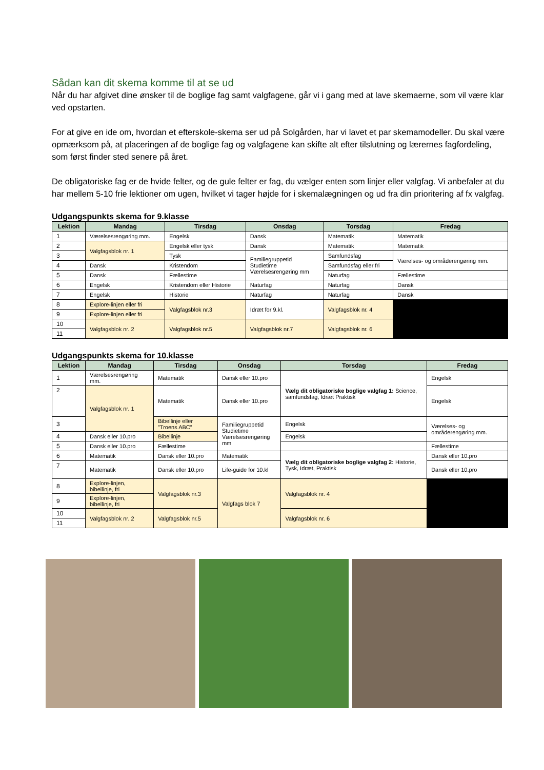Sådan kan dit skema komme til at se ud
Når du har afgivet dine ønsker til de boglige fag samt valgfagene, går vi i gang med at lave skemaerne, som vil være klar ved opstarten.
For at give en ide om, hvordan et efterskole-skema ser ud på Solgården, har vi lavet et par skemamodeller. Du skal være opmærksom på, at placeringen af de boglige fag og valgfagene kan skifte alt efter tilslutning og lærernes fagfordeling, som først finder sted senere på året.
De obligatoriske fag er de hvide felter, og de gule felter er fag, du vælger enten som linjer eller valgfag. Vi anbefaler at du har mellem 5-10 frie lektioner om ugen, hvilket vi tager højde for i skemalægningen og ud fra din prioritering af fx valgfag.
Udgangspunkts skema for 9.klasse
| Lektion | Mandag | Tirsdag | Onsdag | Torsdag | Fredag |
| --- | --- | --- | --- | --- | --- |
| 1 | Værelsesrengøring mm. | Engelsk | Dansk | Matematik | Matematik |
| 2 | Valgfagsblok nr. 1 | Engelsk eller tysk | Dansk | Matematik | Matematik |
| 3 | | Tysk | Familiegruppetid Studietime Værelsesrengøring mm | Samfundsfag | Værelses- og områderengøring mm. |
| 4 | Dansk | Kristendom | | Samfundsfag eller fri | |
| 5 | Dansk | Fællestime | | Naturfag | Fællestime |
| 6 | Engelsk | Kristendom eller Historie | Naturfag | Naturfag | Dansk |
| 7 | Engelsk | Historie | Naturfag | Naturfag | Dansk |
| 8 | Explore-linjen eller fri | Valgfagsblok nr.3 | Idræt for 9.kl. | Valgfagsblok nr. 4 | |
| 9 | Explore-linjen eller fri | | | | |
| 10 | Valgfagsblok nr. 2 | Valgfagsblok nr.5 | Valgfagsblok nr.7 | Valgfagsblok nr. 6 | |
| 11 | | | | | |
Udgangspunkts skema for 10.klasse
| Lektion | Mandag | Tirsdag | Onsdag | Torsdag | Fredag |
| --- | --- | --- | --- | --- | --- |
| 1 | Værelsesrengøring mm. | Matematik | Dansk eller 10.pro | Vælg dit obligatoriske boglige valgfag 1: Science, samfundsfag, Idræt Praktisk | Engelsk |
| 2 | Valgfagsblok nr. 1 | Matematik | Dansk eller 10.pro | | Engelsk |
| 3 | | Bibellinje eller ”Troens ABC” | Familiegruppetid Studietime Værelsesrengøring mm | Engelsk | Værelses- og områderengøring mm. |
| 4 | Dansk eller 10.pro | Bibellinje | | Engelsk | |
| 5 | Dansk eller 10.pro | Fællestime | | | Fællestime |
| 6 | Matematik | Dansk eller 10.pro | Matematik | Vælg dit obligatoriske boglige valgfag 2: Historie, Tysk, Idræt, Praktisk | Dansk eller 10.pro |
| 7 | Matematik | Dansk eller 10.pro | Life-guide for 10.kl | | Dansk eller 10.pro |
| 8 | Explore-linjen, bibellinje, fri | Valgfagsblok nr.3 | Valgfags blok 7 | Valgfagsblok nr. 4 | |
| 9 | Explore-linjen, bibellinje, fri | | | | |
| 10 | Valgfagsblok nr. 2 | Valgfagsblok nr.5 | | Valgfagsblok nr. 6 | |
| 11 | | | | | |